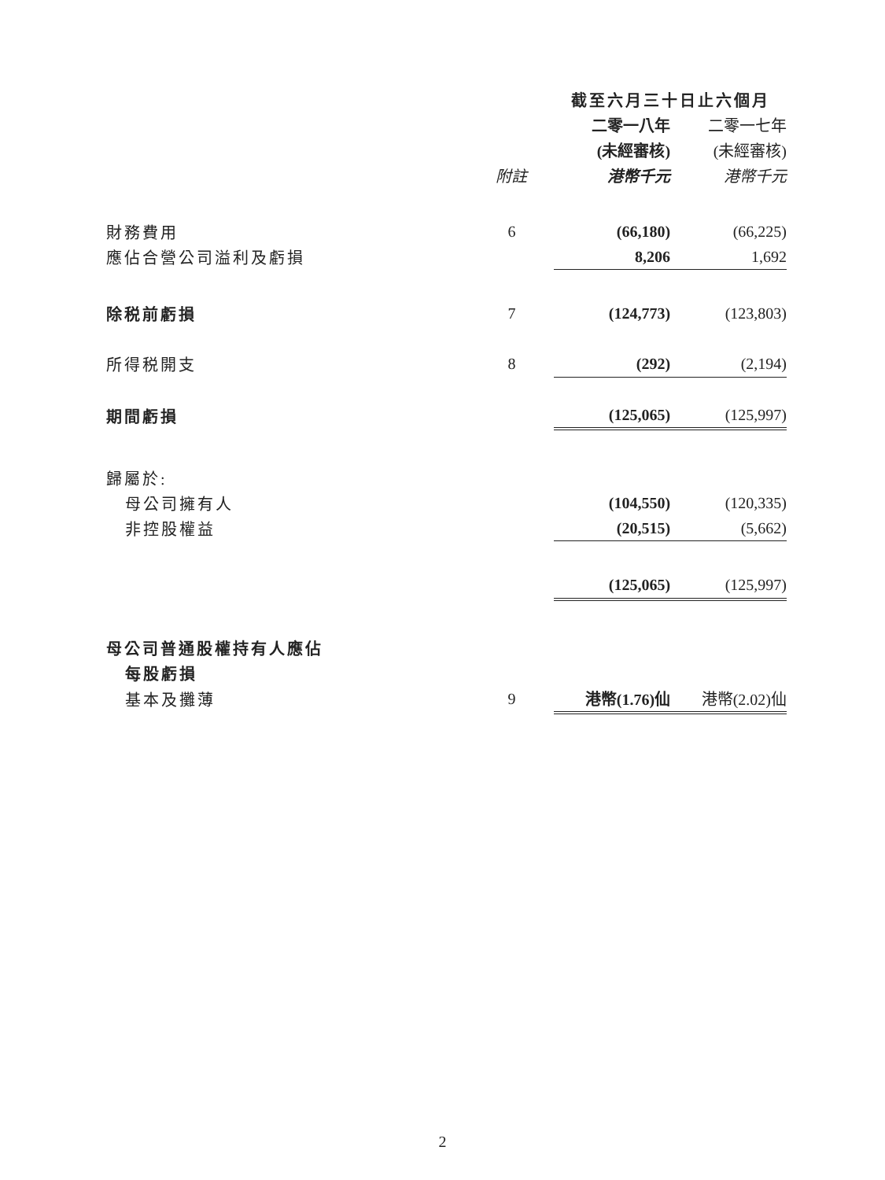| | | 截至六月三十日止六個月 | | |
| --- | --- | --- | --- | --- |
| | | 二零一八年 | | 二零一七年 |
| | | (未經審核) | | (未經審核) |
| | 附註 | 港幣千元 | | 港幣千元 |
| 財務費用 | 6 | (66,180) | | (66,225) |
| 應佔合營公司溢利及虧損 | | 8,206 | | 1,692 |
| 除税前虧損 | 7 | (124,773) | | (123,803) |
| 所得税開支 | 8 | (292) | | (2,194) |
| 期間虧損 | | (125,065) | | (125,997) |
| 歸屬於: | | | | |
| 母公司擁有人 | | (104,550) | | (120,335) |
| 非控股權益 | | (20,515) | | (5,662) |
| | | (125,065) | | (125,997) |
| 母公司普通股權持有人應佔 | | | | |
| 每股虧損 | | | | |
| 基本及攤薄 | 9 | 港幣(1.76)仙 | | 港幣(2.02)仙 |
2